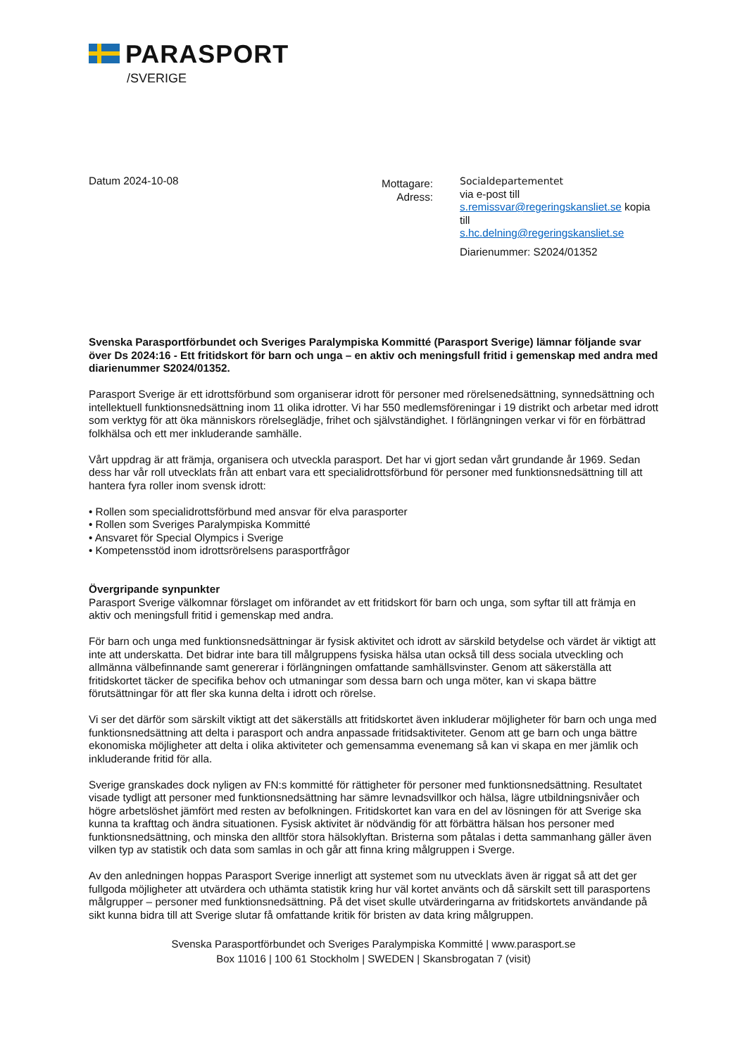PARASPORT
/SVERIGE
Datum 2024-10-08
Mottagare:
Adress:
Socialdepartementet
via e-post till
s.remissvar@regeringskansliet.se kopia till
s.hc.delning@regeringskansliet.se
Diarienummer: S2024/01352
Svenska Parasportförbundet och Sveriges Paralympiska Kommitté (Parasport Sverige) lämnar följande svar över Ds 2024:16 - Ett fritidskort för barn och unga – en aktiv och meningsfull fritid i gemenskap med andra med diarienummer S2024/01352.
Parasport Sverige är ett idrottsförbund som organiserar idrott för personer med rörelsenedsättning, synnedsättning och intellektuell funktionsnedsättning inom 11 olika idrotter. Vi har 550 medlemsföreningar i 19 distrikt och arbetar med idrott som verktyg för att öka människors rörelseglädje, frihet och självständighet. I förlängningen verkar vi för en förbättrad folkhälsa och ett mer inkluderande samhälle.
Vårt uppdrag är att främja, organisera och utveckla parasport. Det har vi gjort sedan vårt grundande år 1969. Sedan dess har vår roll utvecklats från att enbart vara ett specialidrottsförbund för personer med funktionsnedsättning till att hantera fyra roller inom svensk idrott:
• Rollen som specialidrottsförbund med ansvar för elva parasporter
• Rollen som Sveriges Paralympiska Kommitté
• Ansvaret för Special Olympics i Sverige
• Kompetensstöd inom idrottsrörelsens parasportfrågor
Övergripande synpunkter
Parasport Sverige välkomnar förslaget om införandet av ett fritidskort för barn och unga, som syftar till att främja en aktiv och meningsfull fritid i gemenskap med andra.
För barn och unga med funktionsnedsättningar är fysisk aktivitet och idrott av särskild betydelse och värdet är viktigt att inte att underskatta. Det bidrar inte bara till målgruppens fysiska hälsa utan också till dess sociala utveckling och allmänna välbefinnande samt genererar i förlängningen omfattande samhällsvinster. Genom att säkerställa att fritidskortet täcker de specifika behov och utmaningar som dessa barn och unga möter, kan vi skapa bättre förutsättningar för att fler ska kunna delta i idrott och rörelse.
Vi ser det därför som särskilt viktigt att det säkerställs att fritidskortet även inkluderar möjligheter för barn och unga med funktionsnedsättning att delta i parasport och andra anpassade fritidsaktiviteter. Genom att ge barn och unga bättre ekonomiska möjligheter att delta i olika aktiviteter och gemensamma evenemang så kan vi skapa en mer jämlik och inkluderande fritid för alla.
Sverige granskades dock nyligen av FN:s kommitté för rättigheter för personer med funktionsnedsättning. Resultatet visade tydligt att personer med funktionsnedsättning har sämre levnadsvillkor och hälsa, lägre utbildningsnivåer och högre arbetslöshet jämfört med resten av befolkningen. Fritidskortet kan vara en del av lösningen för att Sverige ska kunna ta krafttag och ändra situationen. Fysisk aktivitet är nödvändig för att förbättra hälsan hos personer med funktionsnedsättning, och minska den alltför stora hälsoklyftan. Bristerna som påtalas i detta sammanhang gäller även vilken typ av statistik och data som samlas in och går att finna kring målgruppen i Sverge.
Av den anledningen hoppas Parasport Sverige innerligt att systemet som nu utvecklats även är riggat så att det ger fullgoda möjligheter att utvärdera och uthämta statistik kring hur väl kortet använts och då särskilt sett till parasportens målgrupper – personer med funktionsnedsättning. På det viset skulle utvärderingarna av fritidskortets användande på sikt kunna bidra till att Sverige slutar få omfattande kritik för bristen av data kring målgruppen.
Svenska Parasportförbundet och Sveriges Paralympiska Kommitté | www.parasport.se
Box 11016 | 100 61 Stockholm | SWEDEN | Skansbrogatan 7 (visit)